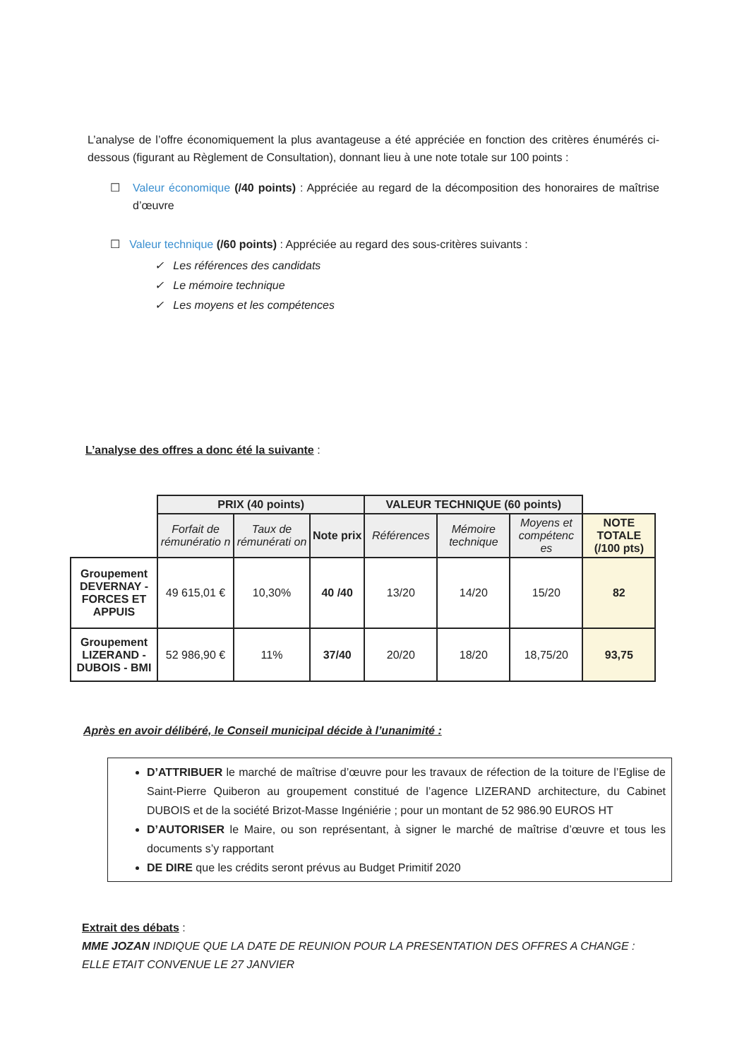L’analyse de l’offre économiquement la plus avantageuse a été appréciée en fonction des critères énumérés ci-dessous (figurant au Règlement de Consultation), donnant lieu à une note totale sur 100 points :
☐ Valeur économique (/40 points) : Appréciée au regard de la décomposition des honoraires de maîtrise d’œuvre
☐ Valeur technique (/60 points) : Appréciée au regard des sous-critères suivants :
✓ Les références des candidats
✓ Le mémoire technique
✓ Les moyens et les compétences
L’analyse des offres a donc été la suivante :
| | PRIX (40 points) | | | VALEUR TECHNIQUE (60 points) | | | |
| | Forfait de rémunératio n | Taux de rémunérati on | Note prix | Références | Mémoire technique | Moyens et compétenc es | NOTE TOTALE (/100 pts) |
| Groupement DEVERNAY - FORCES ET APPUIS | 49 615,01 € | 10,30% | 40 /40 | 13/20 | 14/20 | 15/20 | 82 |
| Groupement LIZERAND - DUBOIS - BMI | 52 986,90 € | 11% | 37/40 | 20/20 | 18/20 | 18,75/20 | 93,75 |
Après en avoir délibéré, le Conseil municipal décide à l’unanimité :
D’ATTRIBUER le marché de maîtrise d’œuvre pour les travaux de réfection de la toiture de l’Eglise de Saint-Pierre Quiberon au groupement constitué de l’agence LIZERAND architecture, du Cabinet DUBOIS et de la société Brizot-Masse Ingéniérie ; pour un montant de 52 986.90 EUROS HT
D’AUTORISER le Maire, ou son représentant, à signer le marché de maîtrise d’œuvre et tous les documents s’y rapportant
DE DIRE que les crédits seront prévus au Budget Primitif 2020
Extrait des débats :
MME JOZAN INDIQUE QUE LA DATE DE REUNION POUR LA PRESENTATION DES OFFRES A CHANGE :
ELLE ETAIT CONVENUE LE 27 JANVIER